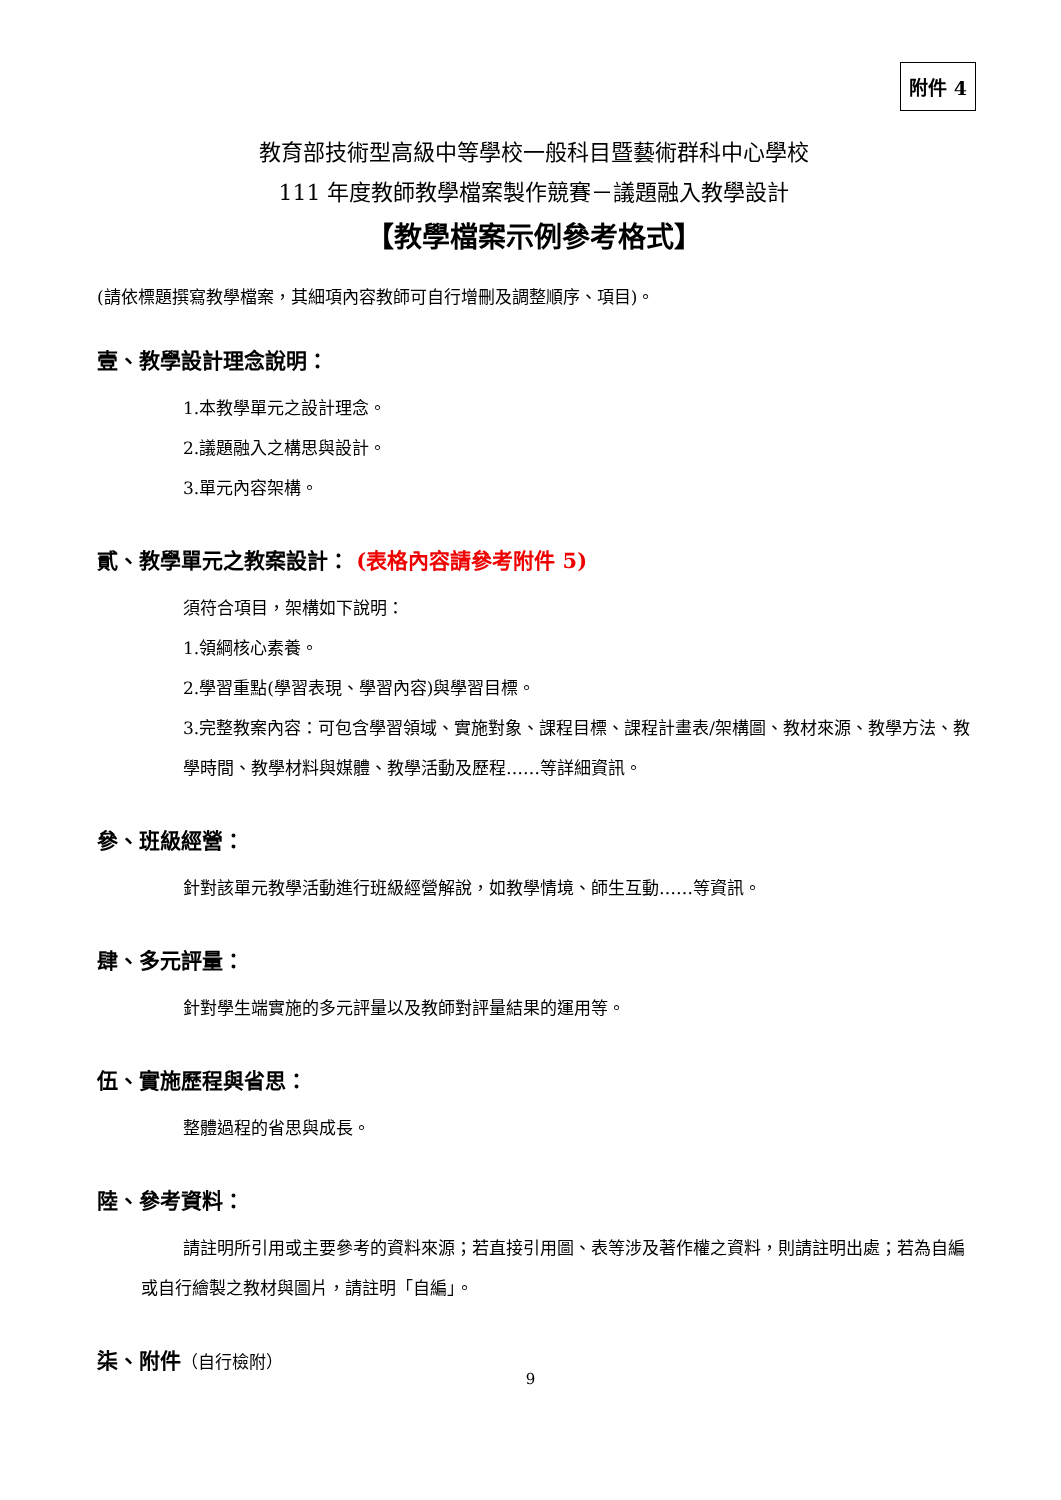附件 4
教育部技術型高級中等學校一般科目暨藝術群科中心學校
111 年度教師教學檔案製作競賽－議題融入教學設計
【教學檔案示例參考格式】
(請依標題撰寫教學檔案，其細項內容教師可自行增刪及調整順序、項目)。
壹、教學設計理念說明：
1.本教學單元之設計理念。
2.議題融入之構思與設計。
3.單元內容架構。
貳、教學單元之教案設計： (表格內容請參考附件 5)
須符合項目，架構如下說明：
1.領綱核心素養。
2.學習重點(學習表現、學習內容)與學習目標。
3.完整教案內容：可包含學習領域、實施對象、課程目標、課程計畫表/架構圖、教材來源、教學方法、教學時間、教學材料與媒體、教學活動及歷程……等詳細資訊。
參、班級經營：
針對該單元教學活動進行班級經營解說，如教學情境、師生互動……等資訊。
肆、多元評量：
針對學生端實施的多元評量以及教師對評量結果的運用等。
伍、實施歷程與省思：
整體過程的省思與成長。
陸、參考資料：
請註明所引用或主要參考的資料來源；若直接引用圖、表等涉及著作權之資料，則請註明出處；若為自編或自行繪製之教材與圖片，請註明「自編」。
柒、附件（自行檢附）
9